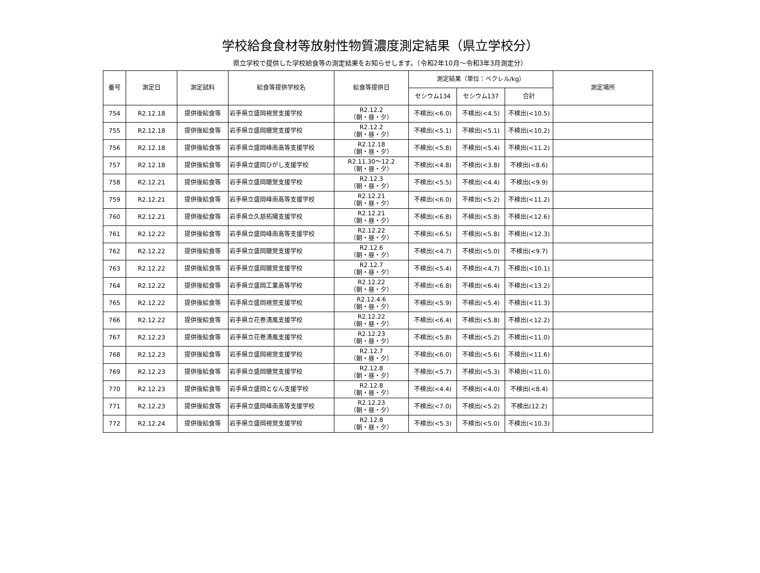学校給食食材等放射性物質濃度測定結果（県立学校分）
県立学校で提供した学校給食等の測定結果をお知らせします。（令和2年10月～令和3年3月測定分）
| 番号 | 測定日 | 測定試料 | 給食等提供学校名 | 給食等提供日 | 測定結果（単位：ベクレル/kg） | | | 測定場所 |
| --- | --- | --- | --- | --- | --- | --- | --- | --- |
| | | | | | セシウム134 | セシウム137 | 合計 | |
| 754 | R2.12.18 | 提供後給食等 | 岩手県立盛岡視覚支援学校 | R2.12.2 （朝・昼・夕） | 不検出(<6.0) | 不検出(<4.5) | 不検出(<10.5) | |
| 755 | R2.12.18 | 提供後給食等 | 岩手県立盛岡聴覚支援学校 | R2.12.2 （朝・昼・夕） | 不検出(<5.1) | 不検出(<5.1) | 不検出(<10.2) | |
| 756 | R2.12.18 | 提供後給食等 | 岩手県立盛岡峰南高等支援学校 | R2.12.18 （朝・昼・夕） | 不検出(<5.8) | 不検出(<5.4) | 不検出(<11.2) | |
| 757 | R2.12.18 | 提供後給食等 | 岩手県立盛岡ひがし支援学校 | R2.11.30～12.2 （朝・昼・夕） | 不検出(<4.8) | 不検出(<3.8) | 不検出(<8.6) | |
| 758 | R2.12.21 | 提供後給食等 | 岩手県立盛岡聴覚支援学校 | R2.12.3 （朝・昼・夕） | 不検出(<5.5) | 不検出(<4.4) | 不検出(<9.9) | |
| 759 | R2.12.21 | 提供後給食等 | 岩手県立盛岡峰南高等支援学校 | R2.12.21 （朝・昼・夕） | 不検出(<6.0) | 不検出(<5.2) | 不検出(<11.2) | |
| 760 | R2.12.21 | 提供後給食等 | 岩手県立久慈拓陽支援学校 | R2.12.21 （朝・昼・夕） | 不検出(<6.8) | 不検出(<5.8) | 不検出(<12.6) | |
| 761 | R2.12.22 | 提供後給食等 | 岩手県立盛岡峰南高等支援学校 | R2.12.22 （朝・昼・夕） | 不検出(<6.5) | 不検出(<5.8) | 不検出(<12.3) | |
| 762 | R2.12.22 | 提供後給食等 | 岩手県立盛岡聴覚支援学校 | R2.12.6 （朝・昼・夕） | 不検出(<4.7) | 不検出(<5.0) | 不検出(<9.7) | |
| 763 | R2.12.22 | 提供後給食等 | 岩手県立盛岡聴覚支援学校 | R2.12.7 （朝・昼・夕） | 不検出(<5.4) | 不検出(<4.7) | 不検出(<10.1) | |
| 764 | R2.12.22 | 提供後給食等 | 岩手県立盛岡工業高等学校 | R2.12.22 （朝・昼・夕） | 不検出(<6.8) | 不検出(<6.4) | 不検出(<13.2) | |
| 765 | R2.12.22 | 提供後給食等 | 岩手県立盛岡視覚支援学校 | R2.12.4.6 （朝・昼・夕） | 不検出(<5.9) | 不検出(<5.4) | 不検出(<11.3) | |
| 766 | R2.12.22 | 提供後給食等 | 岩手県立花巻清風支援学校 | R2.12.22 （朝・昼・夕） | 不検出(<6.4) | 不検出(<5.8) | 不検出(<12.2) | |
| 767 | R2.12.23 | 提供後給食等 | 岩手県立花巻清風支援学校 | R2.12.23 （朝・昼・夕） | 不検出(<5.8) | 不検出(<5.2) | 不検出(<11.0) | |
| 768 | R2.12.23 | 提供後給食等 | 岩手県立盛岡視覚支援学校 | R2.12.7 （朝・昼・夕） | 不検出(<6.0) | 不検出(<5.6) | 不検出(<11.6) | |
| 769 | R2.12.23 | 提供後給食等 | 岩手県立盛岡聴覚支援学校 | R2.12.8 （朝・昼・夕） | 不検出(<5.7) | 不検出(<5.3) | 不検出(<11.0) | |
| 770 | R2.12.23 | 提供後給食等 | 岩手県立盛岡となん支援学校 | R2.12.8 （朝・昼・夕） | 不検出(<4.4) | 不検出(<4.0) | 不検出(<8.4) | |
| 771 | R2.12.23 | 提供後給食等 | 岩手県立盛岡峰南高等支援学校 | R2.12.23 （朝・昼・夕） | 不検出(<7.0) | 不検出(<5.2) | 不検出(12.2) | |
| 772 | R2.12.24 | 提供後給食等 | 岩手県立盛岡視覚支援学校 | R2.12.8 （朝・昼・夕） | 不検出(<5.3) | 不検出(<5.0) | 不検出(<10.3) | |